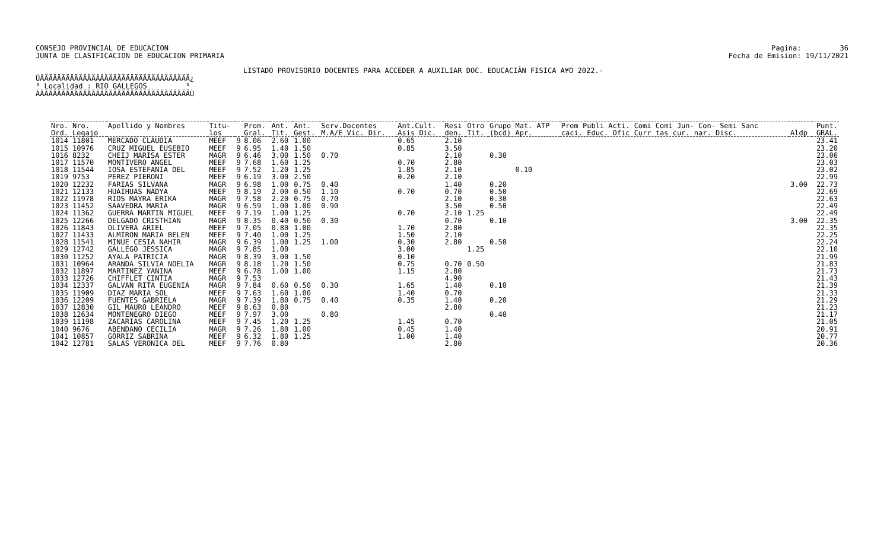CONSEJO PROVINCIAL DE EDUCACION
JUNTA DE CLASIFICACION DE EDUCACION PRIMARIA
Pagina:         36
Fecha de Emision: 19/11/2021
LISTADO PROVISORIO DOCENTES PARA ACCEDER A AUXILIAR DOC. EDUCACIÀN FISICA A¥O 2022.-
ÚÄÄÄÄÄÄÄÄÄÄÄÄÄÄÄÄÄÄÄÄÄÄÄÄÄÄÄÄÄÄÄÄÄÄÄ¿
³ Localidad : RIO GALLEGOS         ³
ÀÄÄÄÄÄÄÄÄÄÄÄÄÄÄÄÄÄÄÄÄÄÄÄÄÄÄÄÄÄÄÄÄÄÄÄÙ
| Nro. Nro. | Apellido y Nombres | Titu- | | Prom. | Ant. | Ant. | Serv.Docentes | Ant.Cult. | Resi | Otro | Grupo Mat. ATP | Prem Publi Acti. Comi Comi Jun- Con- Semi Sanc | | Punt. |
| --- | --- | --- | --- | --- | --- | --- | --- | --- | --- | --- | --- | --- | --- | --- |
| Ord. Legajo | | los | | Gral. | Tit. | Gest. | M.A/E Vic. Dir. | Asis Dic. | den. | Tit. | (bcd) Apr. | caci. Educ. Ofic Curr tas cur. nar. Disc. | Aldp | GRAL. |
| 1014 11801 | MERCADO CLAUDIA | MEEF | 9 | 8.06 | 2.60 | 1.00 | | 0.65 | 2.10 | | | | | 23.41 |
| 1015 10976 | CRUZ MIGUEL EUSEBIO | MEEF | 9 | 6.95 | 1.40 | 1.50 | | 0.85 | 3.50 | | | | | 23.20 |
| 1016 8232 | CHEIJ MARISA ESTER | MAGR | 9 | 6.46 | 3.00 | 1.50 | 0.70 | | 2.10 | | 0.30 | | | 23.06 |
| 1017 11570 | MONTIVERO ANGEL | MEEF | 9 | 7.68 | 1.60 | 1.25 | | 0.70 | 2.80 | | | | | 23.03 |
| 1018 11544 | IOSA ESTEFANIA DEL | MEEF | 9 | 7.52 | 1.20 | 1.25 | | 1.85 | 2.10 | | 0.10 | | | 23.02 |
| 1019 9753 | PEREZ PIERONI | MEEF | 9 | 6.19 | 3.00 | 2.50 | | 0.20 | 2.10 | | | | | 22.99 |
| 1020 12232 | FARIAS SILVANA | MAGR | 9 | 6.98 | 1.00 | 0.75 | 0.40 | | 1.40 | | 0.20 | | 3.00 | 22.73 |
| 1021 12133 | HUAIHUAS NADYA | MEEF | 9 | 8.19 | 2.00 | 0.50 | 1.10 | 0.70 | 0.70 | | 0.50 | | | 22.69 |
| 1022 11978 | RIOS MAYRA ERIKA | MAGR | 9 | 7.58 | 2.20 | 0.75 | 0.70 | | 2.10 | | 0.30 | | | 22.63 |
| 1023 11452 | SAAVEDRA MARIA | MAGR | 9 | 6.59 | 1.00 | 1.00 | 0.90 | | 3.50 | | 0.50 | | | 22.49 |
| 1024 11362 | GUERRA MARTIN MIGUEL | MEEF | 9 | 7.19 | 1.00 | 1.25 | | 0.70 | 2.10 | 1.25 | | | | 22.49 |
| 1025 12266 | DELGADO CRISTHIAN | MAGR | 9 | 8.35 | 0.40 | 0.50 | 0.30 | | 0.70 | | 0.10 | | 3.00 | 22.35 |
| 1026 11843 | OLIVERA ARIEL | MEEF | 9 | 7.05 | 0.80 | 1.00 | | 1.70 | 2.80 | | | | | 22.35 |
| 1027 11433 | ALMIRON MARIA BELEN | MEEF | 9 | 7.40 | 1.00 | 1.25 | | 1.50 | 2.10 | | | | | 22.25 |
| 1028 11541 | MINUE CESIA NAHIR | MAGR | 9 | 6.39 | 1.00 | 1.25 | 1.00 | 0.30 | 2.80 | | 0.50 | | | 22.24 |
| 1029 12742 | GALLEGO JESSICA | MAGR | 9 | 7.85 | 1.00 | | | 3.00 | | 1.25 | | | | 22.10 |
| 1030 11252 | AYALA PATRICIA | MAGR | 9 | 8.39 | 3.00 | 1.50 | | 0.10 | | | | | | 21.99 |
| 1031 10964 | ARANDA SILVIA NOELIA | MAGR | 9 | 8.18 | 1.20 | 1.50 | | 0.75 | 0.70 | 0.50 | | | | 21.83 |
| 1032 11897 | MARTINEZ YANINA | MEEF | 9 | 6.78 | 1.00 | 1.00 | | 1.15 | 2.80 | | | | | 21.73 |
| 1033 12726 | CHIFFLET CINTIA | MAGR | 9 | 7.53 | | | | | 4.90 | | | | | 21.43 |
| 1034 12337 | GALVAN RITA EUGENIA | MAGR | 9 | 7.84 | 0.60 | 0.50 | 0.30 | 1.65 | 1.40 | | 0.10 | | | 21.39 |
| 1035 11909 | DIAZ MARIA SOL | MEEF | 9 | 7.63 | 1.60 | 1.00 | | 1.40 | 0.70 | | | | | 21.33 |
| 1036 12209 | FUENTES GABRIELA | MAGR | 9 | 7.39 | 1.80 | 0.75 | 0.40 | 0.35 | 1.40 | | 0.20 | | | 21.29 |
| 1037 12830 | GIL MAURO LEANDRO | MEEF | 9 | 8.63 | 0.80 | | | | 2.80 | | | | | 21.23 |
| 1038 12634 | MONTENEGRO DIEGO | MEEF | 9 | 7.97 | 3.00 | | 0.80 | | | | 0.40 | | | 21.17 |
| 1039 11198 | ZACARIAS CAROLINA | MEEF | 9 | 7.45 | 1.20 | 1.25 | | 1.45 | 0.70 | | | | | 21.05 |
| 1040 9676 | ABENDANO CECILIA | MAGR | 9 | 7.26 | 1.80 | 1.00 | | 0.45 | 1.40 | | | | | 20.91 |
| 1041 10857 | GORRIZ SABRINA | MEEF | 9 | 6.32 | 1.80 | 1.25 | | 1.00 | 1.40 | | | | | 20.77 |
| 1042 12781 | SALAS VERONICA DEL | MEEF | 9 | 7.76 | 0.80 | | | | 2.80 | | | | | 20.36 |